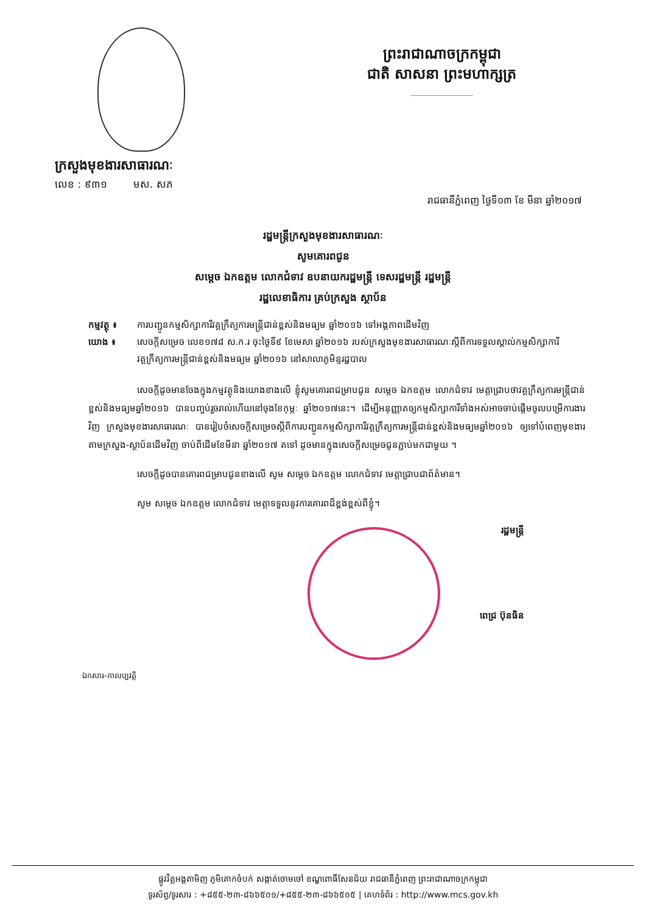ព្រះរាជាណាចក្រកម្ពុជា
ជាតិ សាសនា ព្រះមហាក្សត្រ
ក្រសួងមុខងារសាធារណៈ
លេខ : ៩៣១ មស. ស​ភ
រាជធានីភ្នំពេញ ថ្ងៃទី០៣ ខែ មីនា ឆ្នាំ២០១៧
រដ្ឋមន្ត្រីក្រសួងមុខងារសាធារណៈ
សូមគោរពជូន
សម្តេច ឯកឧត្តម លោកជំទាវ ឧបនាយករដ្ឋមន្ត្រី ទេសរដ្ឋមន្ត្រី រដ្ឋមន្ត្រី
រដ្ឋលេខាធិការ គ្រប់ក្រសួង ស្ថាប័ន
កម្មវត្ថុ ៖ ការបញ្ជូនកម្មសិក្សាការីវគ្គក្រឹត្យការមន្ត្រីជាន់ខ្ពស់និងមធ្យម ឆ្នាំ២០១៦ ទៅអង្គភាពដើមវិញ
យោង ៖ សេចក្តីសម្រេច លេខ១៧៨ ស.ក.រ ចុះថ្ងៃទី៩ ខែមេសា ឆ្នាំ២០១៦ របស់ក្រសួងមុខងារសាធារណៈស្តីពីការទទួលស្គាល់កម្មសិក្សាការីវគ្គក្រឹត្យការមន្ត្រីជាន់ខ្ពស់និងមធ្យម ឆ្នាំ២០១៦ នៅសាលាភូមិន្ទរដ្ឋបាល
សេចក្តីដូចមានចែងក្នុងកម្មវត្ថុនិងយោងខាងលើ ខ្ញុំសូមគោរពជម្រាបជូន សម្តេច ឯកឧត្តម លោកជំទាវ មេត្តាជ្រាបថាវគ្គក្រឹត្យការមន្ត្រីជាន់ខ្ពស់និងមធ្យមឆ្នាំ២០១៦ បានបញ្ចប់រួចរាល់ហើយនៅចុងខែកុម្ភៈ ឆ្នាំ២០១៧នេះ។ ដើម្បីអនុញ្ញាតឲ្យកម្មសិក្សាការីទាំងអស់អាចចាប់ផ្តើមចូលបម្រើការងារវិញ ក្រសួងមុខងារសាធារណៈ បានរៀបចំសេចក្តីសម្រេចស្តីពីការបញ្ជូនកម្មសិក្សាការីវគ្គក្រឹត្យការមន្ត្រីជាន់ខ្ពស់និងមធ្យមឆ្នាំ២០១៦ ឲ្យទៅបំពេញមុខងារតាមក្រសួង-ស្ថាប័នដើមវិញ ចាប់ពីដើមខែមីនា ឆ្នាំ២០១៧ តទៅ ដូចមានក្នុងសេចក្តីសម្រេចជូនភ្ជាប់មកជាមួយ ។
សេចក្តីដូចបានគោរពជម្រាបជូនខាងលើ សូម សម្តេច ឯកឧត្តម លោកជំទាវ មេត្តាជ្រាបជាព័ត៌មាន។
សូម សម្តេច ឯកឧត្តម លោកជំទាវ មេត្តាទទួលនូវការគោរពដ៏ខ្ពង់ខ្ពស់ពីខ្ញុំ។
រដ្ឋមន្ត្រី
ពេជ្រ ប៊ុនធិន
ឯកសារ-កាលប្បវត្តិ
ផ្លូវវិគ្គអង្គតាមិញ ភូមិគោកចំបក់ សង្កាត់ចោមចៅ ខណ្ឌពោធិ៍សែនជ័យ រាជធានីភ្នំពេញ ព្រះរាជាណាចក្រកម្ពុជា
ទូរស័ព្ទ/ទូរសារ : +៨៥៥-២៣-៨៦៦៥០១/+៨៥៥-២៣-៨៦៦៥០៥ | គេហទំព័រ : http://www.mcs.gov.kh